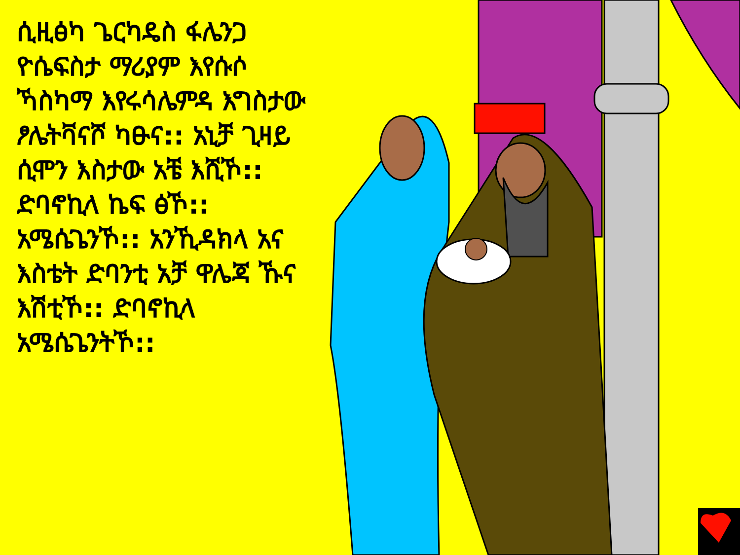ሲዚፅካ ጌርካዴስ ፋሌንጋ ዮሴፍስታ ማሪያም እየሱሶ ኻስካማ እየሩሳሌምዳ እግስታው ፆሌትቫናሾ ካፁና:: አኒቻ ጊዛይ ሲሞን እስታው አቼ እሺኾ:: ድባኖኪላ ኬፍ ፅኾ:: አሜሴጌንኾ:: አንኺዳክላ አና እስቴት ድባንቲ አቻ ዋሌጃ ኹና እሽቲኾ:: ድባኖኪላ አሜሴጌንትኾ::